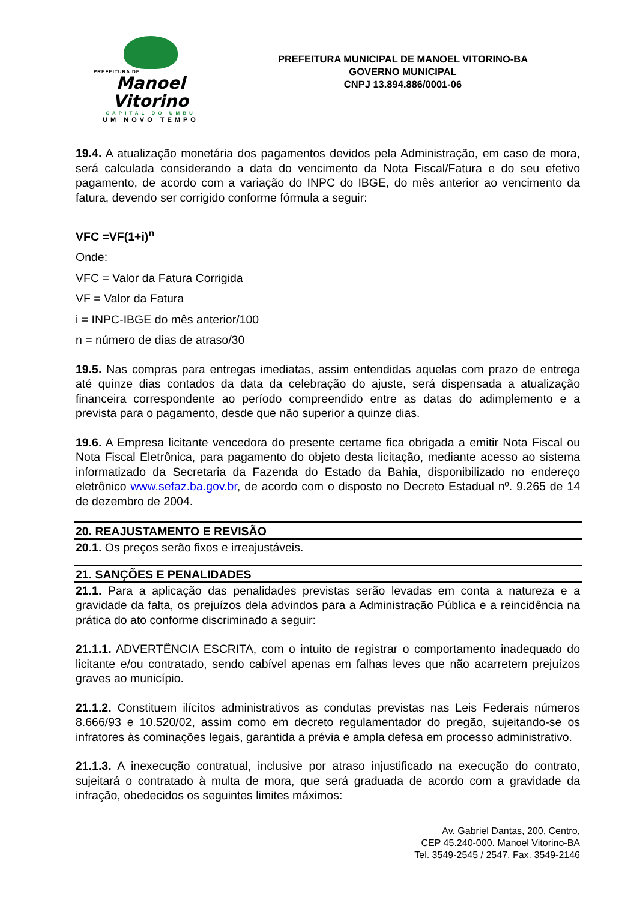PREFEITURA DE
Manoel Vitorino
CAPITAL DO UMBU
UM NOVO TEMPO
PREFEITURA MUNICIPAL DE MANOEL VITORINO-BA
GOVERNO MUNICIPAL
CNPJ 13.894.886/0001-06
19.4. A atualização monetária dos pagamentos devidos pela Administração, em caso de mora, será calculada considerando a data do vencimento da Nota Fiscal/Fatura e do seu efetivo pagamento, de acordo com a variação do INPC do IBGE, do mês anterior ao vencimento da fatura, devendo ser corrigido conforme fórmula a seguir:
VFC =VF(1+i)<sup>n</sup>
Onde:
VFC = Valor da Fatura Corrigida
VF = Valor da Fatura
i = INPC-IBGE do mês anterior/100
n = número de dias de atraso/30
19.5. Nas compras para entregas imediatas, assim entendidas aquelas com prazo de entrega até quinze dias contados da data da celebração do ajuste, será dispensada a atualização financeira correspondente ao período compreendido entre as datas do adimplemento e a prevista para o pagamento, desde que não superior a quinze dias.
19.6. A Empresa licitante vencedora do presente certame fica obrigada a emitir Nota Fiscal ou Nota Fiscal Eletrônica, para pagamento do objeto desta licitação, mediante acesso ao sistema informatizado da Secretaria da Fazenda do Estado da Bahia, disponibilizado no endereço eletrônico www.sefaz.ba.gov.br, de acordo com o disposto no Decreto Estadual nº. 9.265 de 14 de dezembro de 2004.
20. REAJUSTAMENTO E REVISÃO
20.1. Os preços serão fixos e irreajustáveis.
21. SANÇÕES E PENALIDADES
21.1. Para a aplicação das penalidades previstas serão levadas em conta a natureza e a gravidade da falta, os prejuízos dela advindos para a Administração Pública e a reincidência na prática do ato conforme discriminado a seguir:
21.1.1. ADVERTÊNCIA ESCRITA, com o intuito de registrar o comportamento inadequado do licitante e/ou contratado, sendo cabível apenas em falhas leves que não acarretem prejuízos graves ao município.
21.1.2. Constituem ilícitos administrativos as condutas previstas nas Leis Federais números 8.666/93 e 10.520/02, assim como em decreto regulamentador do pregão, sujeitando-se os infratores às cominações legais, garantida a prévia e ampla defesa em processo administrativo.
21.1.3. A inexecução contratual, inclusive por atraso injustificado na execução do contrato, sujeitará o contratado à multa de mora, que será graduada de acordo com a gravidade da infração, obedecidos os seguintes limites máximos:
Av. Gabriel Dantas, 200, Centro,
CEP 45.240-000. Manoel Vitorino-BA
Tel. 3549-2545 / 2547, Fax. 3549-2146